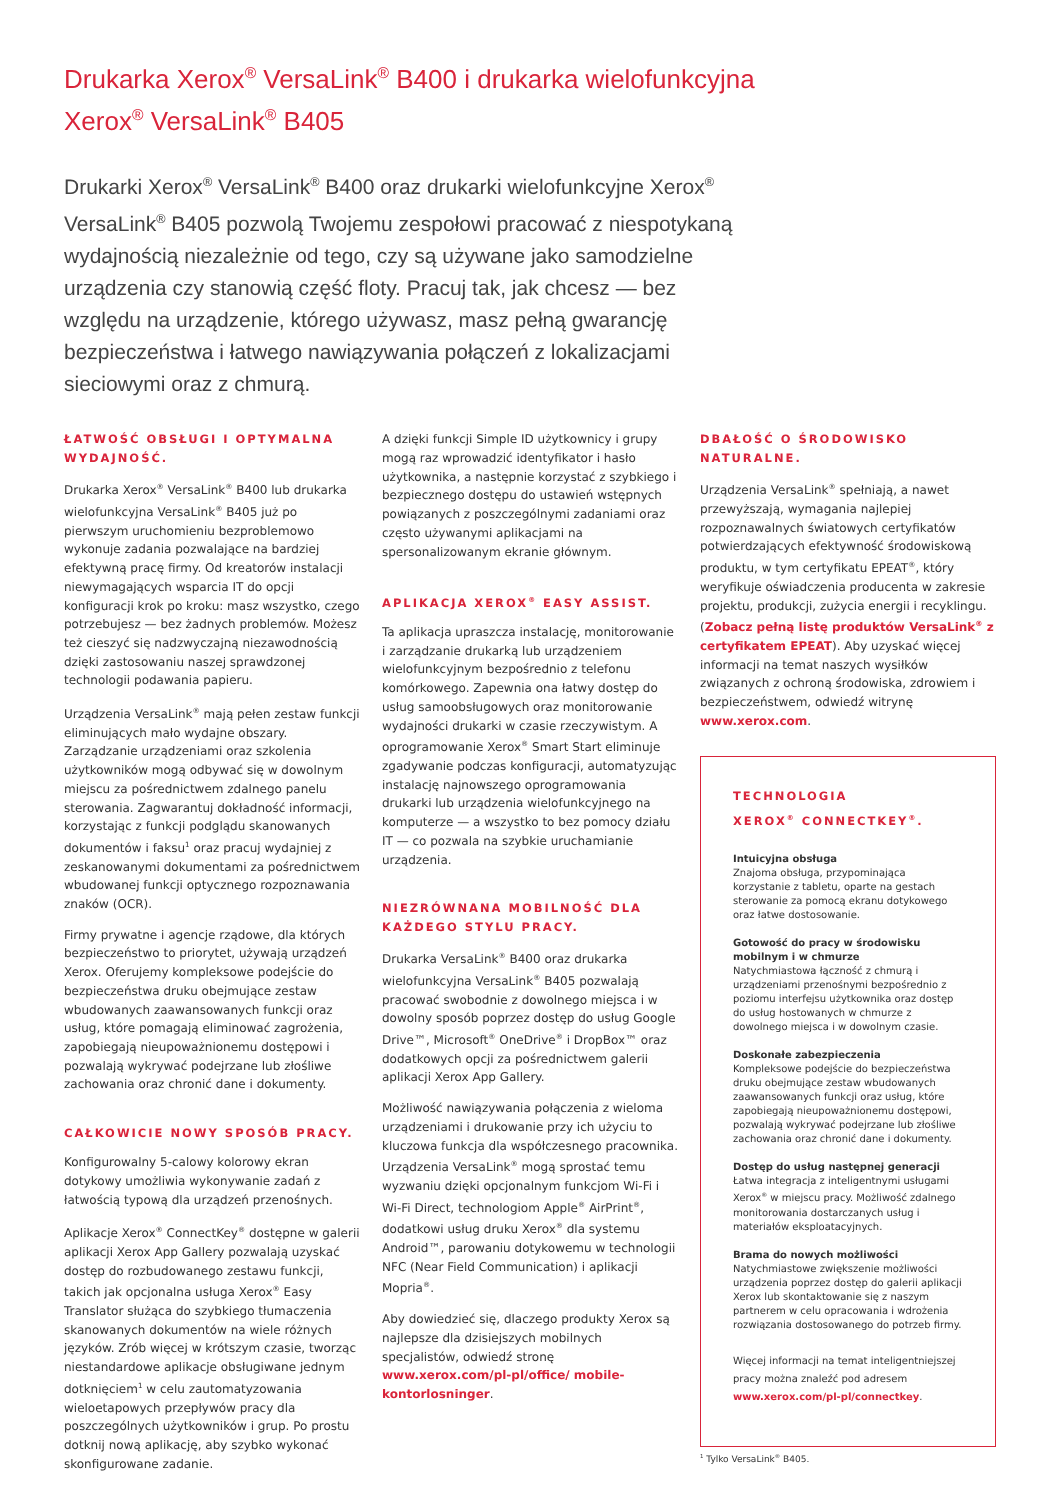Drukarka Xerox<sup>®</sup> VersaLink<sup>®</sup> B400 i drukarka wielofunkcyjna
Xerox<sup>®</sup> VersaLink<sup>®</sup> B405
Drukarki Xerox<sup>®</sup> VersaLink<sup>®</sup> B400 oraz drukarki wielofunkcyjne Xerox<sup>®</sup> VersaLink<sup>®</sup> B405 pozwolą Twojemu zespołowi pracować z niespotykaną wydajnością niezależnie od tego, czy są używane jako samodzielne urządzenia czy stanowią część floty. Pracuj tak, jak chcesz — bez względu na urządzenie, którego używasz, masz pełną gwarancję bezpieczeństwa i łatwego nawiązywania połączeń z lokalizacjami sieciowymi oraz z chmurą.
ŁATWOŚĆ OBSŁUGI I OPTYMALNA WYDAJNOŚĆ.
Drukarka Xerox<sup>®</sup> VersaLink<sup>®</sup> B400 lub drukarka wielofunkcyjna VersaLink<sup>®</sup> B405 już po pierwszym uruchomieniu bezproblemowo wykonuje zadania pozwalające na bardziej efektywną pracę firmy. Od kreatorów instalacji niewymagających wsparcia IT do opcji konfiguracji krok po kroku: masz wszystko, czego potrzebujesz — bez żadnych problemów. Możesz też cieszyć się nadzwyczajną niezawodnością dzięki zastosowaniu naszej sprawdzonej technologii podawania papieru.
Urządzenia VersaLink<sup>®</sup> mają pełen zestaw funkcji eliminujących mało wydajne obszary. Zarządzanie urządzeniami oraz szkolenia użytkowników mogą odbywać się w dowolnym miejscu za pośrednictwem zdalnego panelu sterowania. Zagwarantuj dokładność informacji, korzystając z funkcji podglądu skanowanych dokumentów i faksu<sup>1</sup> oraz pracuj wydajniej z zeskanowanymi dokumentami za pośrednictwem wbudowanej funkcji optycznego rozpoznawania znaków (OCR).
Firmy prywatne i agencje rządowe, dla których bezpieczeństwo to priorytet, używają urządzeń Xerox. Oferujemy kompleksowe podejście do bezpieczeństwa druku obejmujące zestaw wbudowanych zaawansowanych funkcji oraz usług, które pomagają eliminować zagrożenia, zapobiegają nieupoważnionemu dostępowi i pozwalają wykrywać podejrzane lub złośliwe zachowania oraz chronić dane i dokumenty.
CAŁKOWICIE NOWY SPOSÓB PRACY.
Konfigurowalny 5-calowy kolorowy ekran dotykowy umożliwia wykonywanie zadań z łatwością typową dla urządzeń przenośnych.
Aplikacje Xerox<sup>®</sup> ConnectKey<sup>®</sup> dostępne w galerii aplikacji Xerox App Gallery pozwalają uzyskać dostęp do rozbudowanego zestawu funkcji, takich jak opcjonalna usługa Xerox<sup>®</sup> Easy Translator służąca do szybkiego tłumaczenia skanowanych dokumentów na wiele różnych języków. Zrób więcej w krótszym czasie, tworząc niestandardowe aplikacje obsługiwane jednym dotknięciem<sup>1</sup> w celu zautomatyzowania wieloetapowych przepływów pracy dla poszczególnych użytkowników i grup. Po prostu dotknij nową aplikację, aby szybko wykonać skonfigurowane zadanie.
A dzięki funkcji Simple ID użytkownicy i grupy mogą raz wprowadzić identyfikator i hasło użytkownika, a następnie korzystać z szybkiego i bezpiecznego dostępu do ustawień wstępnych powiązanych z poszczególnymi zadaniami oraz często używanymi aplikacjami na spersonalizowanym ekranie głównym.
APLIKACJA XEROX<sup>®</sup> EASY ASSIST.
Ta aplikacja upraszcza instalację, monitorowanie i zarządzanie drukarką lub urządzeniem wielofunkcyjnym bezpośrednio z telefonu komórkowego. Zapewnia ona łatwy dostęp do usług samoobsługowych oraz monitorowanie wydajności drukarki w czasie rzeczywistym. A oprogramowanie Xerox<sup>®</sup> Smart Start eliminuje zgadywanie podczas konfiguracji, automatyzując instalację najnowszego oprogramowania drukarki lub urządzenia wielofunkcyjnego na komputerze — a wszystko to bez pomocy działu IT — co pozwala na szybkie uruchamianie urządzenia.
NIEZRÓWNANA MOBILNOŚĆ DLA KAŻDEGO STYLU PRACY.
Drukarka VersaLink<sup>®</sup> B400 oraz drukarka wielofunkcyjna VersaLink<sup>®</sup> B405 pozwalają pracować swobodnie z dowolnego miejsca i w dowolny sposób poprzez dostęp do usług Google Drive™, Microsoft<sup>®</sup> OneDrive<sup>®</sup> i DropBox™ oraz dodatkowych opcji za pośrednictwem galerii aplikacji Xerox App Gallery.
Możliwość nawiązywania połączenia z wieloma urządzeniami i drukowanie przy ich użyciu to kluczowa funkcja dla współczesnego pracownika. Urządzenia VersaLink<sup>®</sup> mogą sprostać temu wyzwaniu dzięki opcjonalnym funkcjom Wi-Fi i Wi-Fi Direct, technologiom Apple<sup>®</sup> AirPrint<sup>®</sup>, dodatkowi usług druku Xerox<sup>®</sup> dla systemu Android™, parowaniu dotykowemu w technologii NFC (Near Field Communication) i aplikacji Mopria<sup>®</sup>.
Aby dowiedzieć się, dlaczego produkty Xerox są najlepsze dla dzisiejszych mobilnych specjalistów, odwiedź stronę www.xerox.com/pl-pl/office/ mobile-kontorlosninger.
DBAŁOŚĆ O ŚRODOWISKO NATURALNE.
Urządzenia VersaLink<sup>®</sup> spełniają, a nawet przewyższają, wymagania najlepiej rozpoznawalnych światowych certyfikatów potwierdzających efektywność środowiskową produktu, w tym certyfikatu EPEAT<sup>®</sup>, który weryfikuje oświadczenia producenta w zakresie projektu, produkcji, zużycia energii i recyklingu. (Zobacz pełną listę produktów VersaLink<sup>®</sup> z certyfikatem EPEAT). Aby uzyskać więcej informacji na temat naszych wysiłków związanych z ochroną środowiska, zdrowiem i bezpieczeństwem, odwiedź witrynę www.xerox.com.
TECHNOLOGIA
XEROX<sup>®</sup> CONNECTKEY<sup>®</sup>.
Intuicyjna obsługa
Znajoma obsługa, przypominająca korzystanie z tabletu, oparte na gestach sterowanie za pomocą ekranu dotykowego oraz łatwe dostosowanie.
Gotowość do pracy w środowisku mobilnym i w chmurze
Natychmiastowa łączność z chmurą i urządzeniami przenośnymi bezpośrednio z poziomu interfejsu użytkownika oraz dostęp do usług hostowanych w chmurze z dowolnego miejsca i w dowolnym czasie.
Doskonałe zabezpieczenia
Kompleksowe podejście do bezpieczeństwa druku obejmujące zestaw wbudowanych zaawansowanych funkcji oraz usług, które zapobiegają nieupoważnionemu dostępowi, pozwalają wykrywać podejrzane lub złośliwe zachowania oraz chronić dane i dokumenty.
Dostęp do usług następnej generacji
Łatwa integracja z inteligentnymi usługami Xerox<sup>®</sup> w miejscu pracy. Możliwość zdalnego monitorowania dostarczanych usług i materiałów eksploatacyjnych.
Brama do nowych możliwości
Natychmiastowe zwiększenie możliwości urządzenia poprzez dostęp do galerii aplikacji Xerox lub skontaktowanie się z naszym partnerem w celu opracowania i wdrożenia rozwiązania dostosowanego do potrzeb firmy.
Więcej informacji na temat inteligentniejszej pracy można znaleźć pod adresem www.xerox.com/pl-pl/connectkey.
<sup>1</sup> Tylko VersaLink<sup>®</sup> B405.